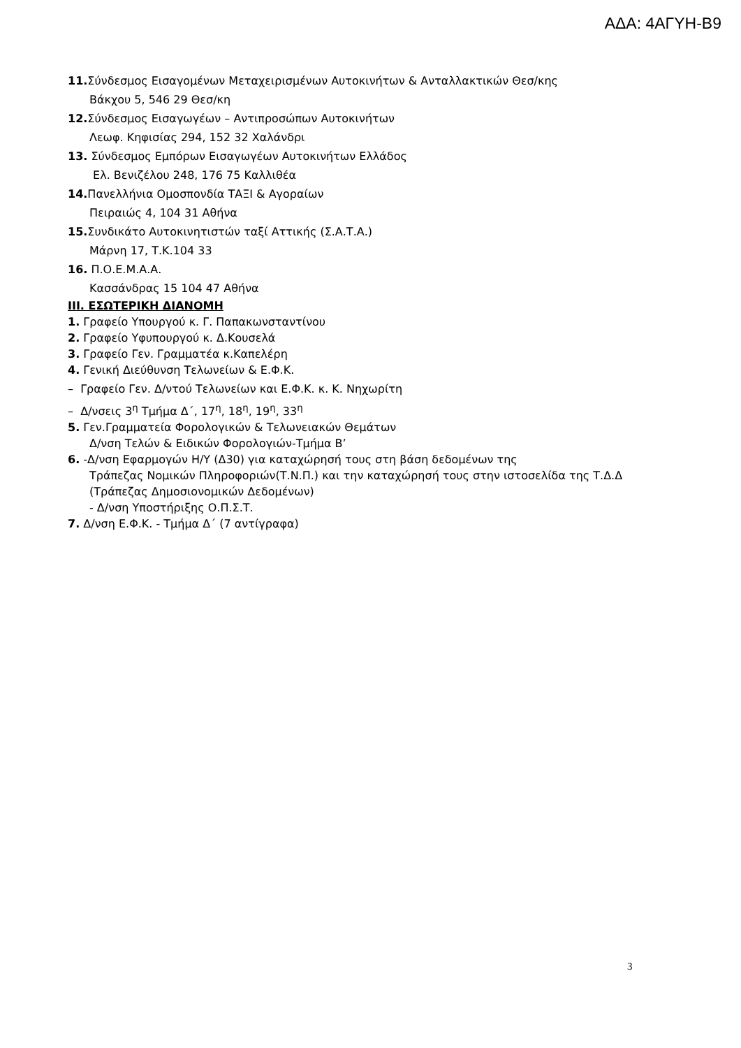ΑΔΑ: 4ΑΓΥΗ-Β9
11. Σύνδεσμος Εισαγομένων Μεταχειρισμένων Αυτοκινήτων & Ανταλλακτικών Θεσ/κης
Βάκχου 5, 546 29 Θεσ/κη
12. Σύνδεσμος Εισαγωγέων – Αντιπροσώπων Αυτοκινήτων
Λεωφ. Κηφισίας 294, 152 32 Χαλάνδρι
13. Σύνδεσμος Εμπόρων Εισαγωγέων Αυτοκινήτων Ελλάδος
Ελ. Βενιζέλου 248, 176 75 Καλλιθέα
14. Πανελλήνια Ομοσπονδία ΤΑΞΙ & Αγοραίων
Πειραιώς 4, 104 31 Αθήνα
15. Συνδικάτο Αυτοκινητιστών ταξί Αττικής (Σ.Α.Τ.Α.)
Μάρνη 17, Τ.Κ.104 33
16. Π.Ο.Ε.Μ.Α.Α.
Κασσάνδρας 15 104 47 Αθήνα
ΙΙΙ. ΕΣΩΤΕΡΙΚΗ ΔΙΑΝΟΜΗ
1. Γραφείο Υπουργού κ. Γ. Παπακωνσταντίνου
2. Γραφείο Υφυπουργού κ. Δ.Κουσελά
3. Γραφείο Γεν. Γραμματέα κ.Καπελέρη
4. Γενική Διεύθυνση Τελωνείων & Ε.Φ.Κ.
– Γραφείο Γεν. Δ/ντού Τελωνείων και Ε.Φ.Κ. κ. Κ. Νηχωρίτη
– Δ/νσεις 3<sup>η</sup> Τμήμα Δ΄, 17<sup>η</sup>, 18<sup>η</sup>, 19<sup>η</sup>, 33<sup>η</sup>
5. Γεν.Γραμματεία Φορολογικών & Τελωνειακών Θεμάτων
Δ/νση Τελών & Ειδικών Φορολογιών-Τμήμα Β’
6. -Δ/νση Εφαρμογών Η/Υ (Δ30) για καταχώρησή τους στη βάση δεδομένων της
Τράπεζας Νομικών Πληροφοριών(Τ.Ν.Π.) και την καταχώρησή τους στην ιστοσελίδα της Τ.Δ.Δ (Τράπεζας Δημοσιονομικών Δεδομένων)
- Δ/νση Υποστήριξης Ο.Π.Σ.Τ.
7. Δ/νση Ε.Φ.Κ. - Τμήμα Δ΄ (7 αντίγραφα)
3